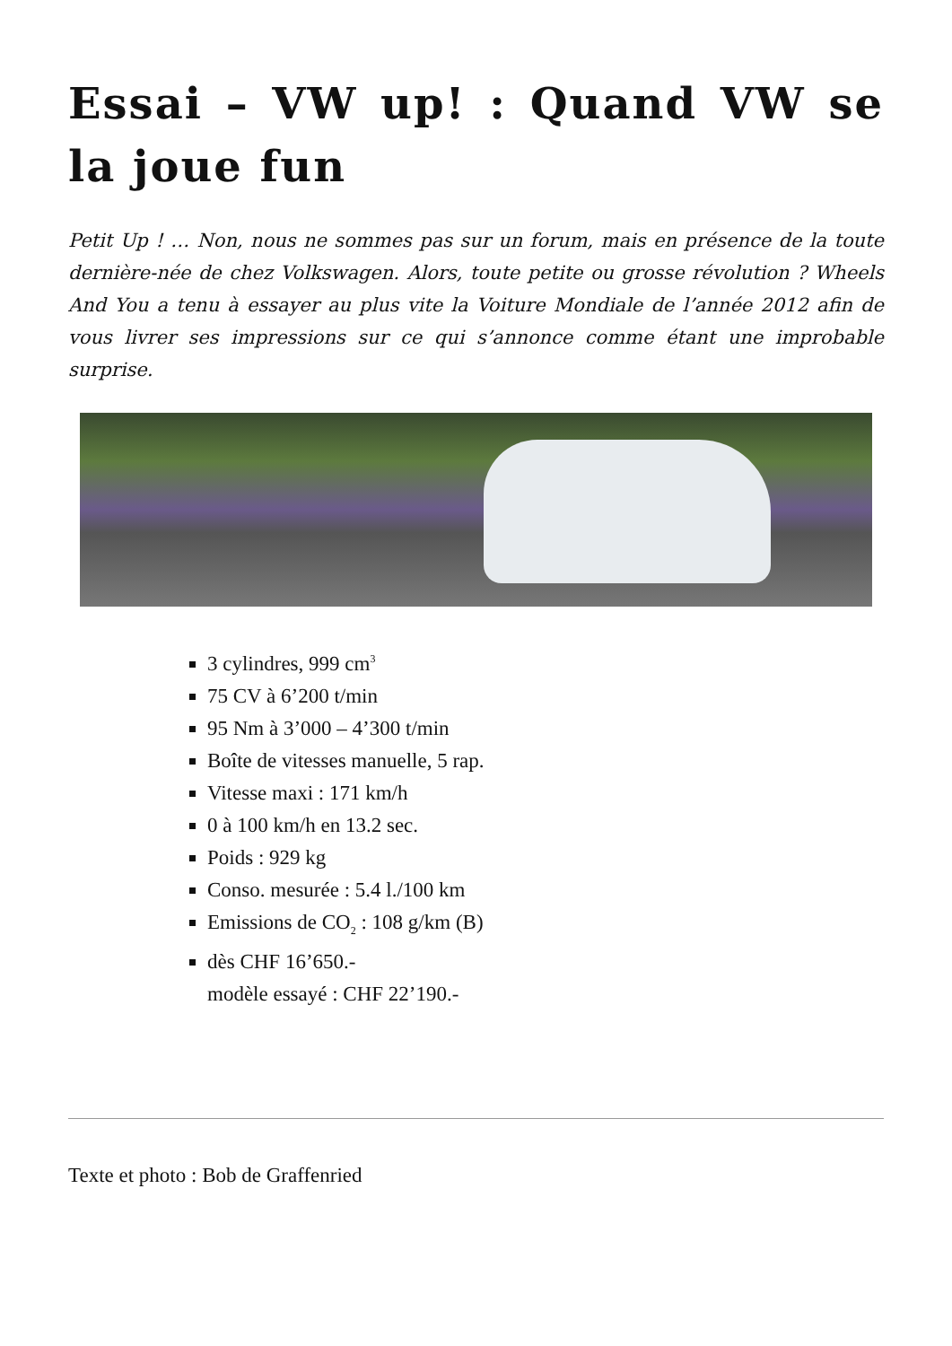Essai – VW up! : Quand VW se la joue fun
Petit Up ! … Non, nous ne sommes pas sur un forum, mais en présence de la toute dernière-née de chez Volkswagen. Alors, toute petite ou grosse révolution ? Wheels And You a tenu à essayer au plus vite la Voiture Mondiale de l’année 2012 afin de vous livrer ses impressions sur ce qui s’annonce comme étant une improbable surprise.
3 cylindres, 999 cm<sup>3</sup>
75 CV à 6’200 t/min
95 Nm à 3’000 – 4’300 t/min
Boîte de vitesses manuelle, 5 rap.
Vitesse maxi : 171 km/h
0 à 100 km/h en 13.2 sec.
Poids : 929 kg
Conso. mesurée : 5.4 l./100 km
Emissions de CO<sub>2</sub> : 108 g/km (B)
dès CHF 16’650.-
modèle essayé : CHF 22’190.-
Texte et photo : Bob de Graffenried